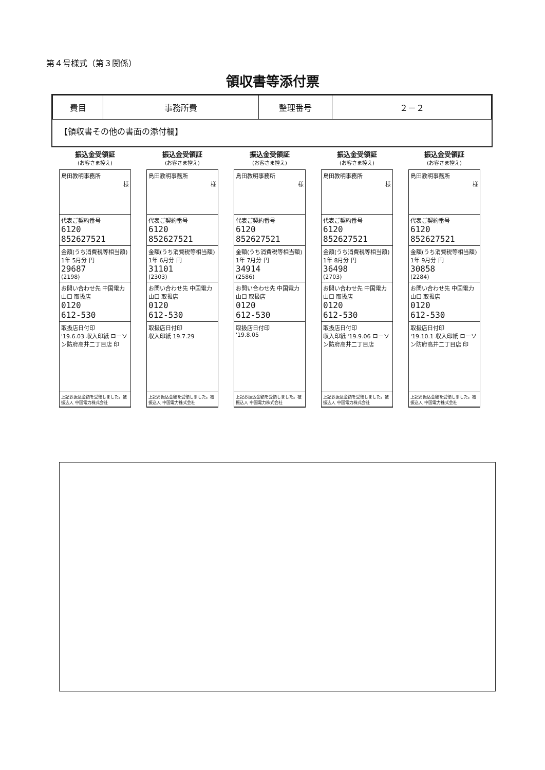第４号様式（第３関係）
領収書等添付票
| 費目 | 事務所費 | 整理番号 | ２－２ |
【領収書その他の書面の添付欄】
振込金受領証
(お客さま控え)
島田教明事務所
様
代表ご契約番号
6120
852627521
金額(うち消費税等相当額)
1年 5月分 円
29687
(2198)
お問い合わせ先 中国電力
山口 取扱店
0120
612-530
取扱店日付印
'19.6.03 収入印紙 ローソン防府高井二丁目店 印
上記お振込金額を受領しました。被振込人 中国電力株式会社
振込金受領証
(お客さま控え)
島田教明事務所
様
代表ご契約番号
6120
852627521
金額(うち消費税等相当額)
1年 6月分 円
31101
(2303)
お問い合わせ先 中国電力
山口 取扱店
0120
612-530
取扱店日付印
収入印紙 19.7.29
上記お振込金額を受領しました。被振込人 中国電力株式会社
振込金受領証
(お客さま控え)
島田教明事務所
様
代表ご契約番号
6120
852627521
金額(うち消費税等相当額)
1年 7月分 円
34914
(2586)
お問い合わせ先 中国電力
山口 取扱店
0120
612-530
取扱店日付印
'19.8.05
上記お振込金額を受領しました。被振込人 中国電力株式会社
振込金受領証
(お客さま控え)
島田教明事務所
様
代表ご契約番号
6120
852627521
金額(うち消費税等相当額)
1年 8月分 円
36498
(2703)
お問い合わせ先 中国電力
山口 取扱店
0120
612-530
取扱店日付印
収入印紙 '19.9.06 ローソン防府高井二丁目店
上記お振込金額を受領しました。被振込人 中国電力株式会社
振込金受領証
(お客さま控え)
島田教明事務所
様
代表ご契約番号
6120
852627521
金額(うち消費税等相当額)
1年 9月分 円
30858
(2284)
お問い合わせ先 中国電力
山口 取扱店
0120
612-530
取扱店日付印
'19.10.1 収入印紙 ローソン防府高井二丁目店 印
上記お振込金額を受領しました。被振込人 中国電力株式会社